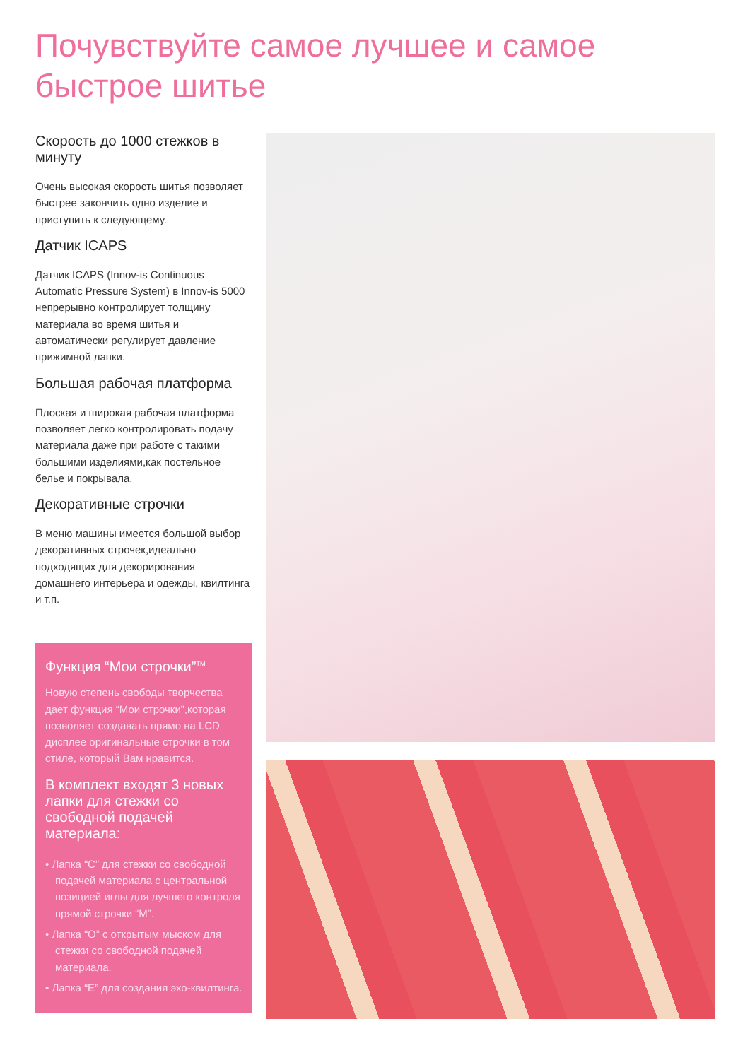Почувствуйте самое лучшее и самое быстрое шитье
Скорость до 1000 стежков в минуту
Очень высокая скорость шитья позволяет быстрее закончить одно изделие и приступить к следующему.
Датчик ICAPS
Датчик ICAPS (Innov-is Continuous Automatic Pressure System) в Innov-is 5000 непрерывно контролирует толщину материала во время шитья и автоматически регулирует давление прижимной лапки.
Большая рабочая платформа
Плоская и широкая рабочая платформа позволяет легко контролировать подачу материала даже при работе с такими большими изделиями,как постельное белье и покрывала.
Декоративные строчки
В меню машины имеется большой выбор декоративных строчек,идеально подходящих для декорирования домашнего интерьера и одежды, квилтинга и т.п.
Функция “Мои строчки”<sup>TM</sup>
Новую степень свободы творчества дает функция “Мои строчки”,которая позволяет создавать прямо на LCD дисплее оригинальные строчки в том стиле, который Вам нравится.
В комплект входят 3 новых лапки для стежки со свободной подачей материала:
• Лапка “С” для стежки со свободной подачей материала с центральной позицией иглы для лучшего контроля прямой строчки “М”.
• Лапка “О” с открытым мыском для стежки со свободной подачей материала.
• Лапка “Е” для создания эхо-квилтинга.